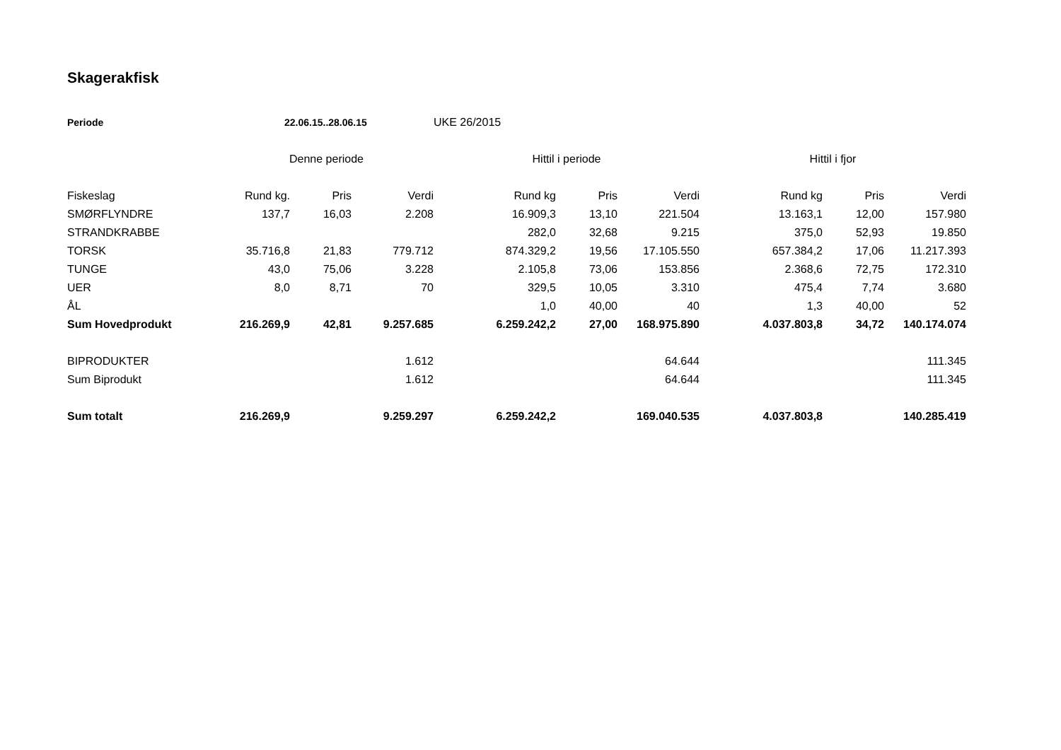Skagerakfisk
| Periode | 22.06.15..28.06.15 | | | UKE 26/2015 | | | | | |
| | Denne periode | | | Hittil i periode | | | Hittil i fjor | | |
| Fiskeslag | Rund kg. | Pris | Verdi | Rund kg | Pris | Verdi | Rund kg | Pris | Verdi |
| SMØRFLYNDRE | 137,7 | 16,03 | 2.208 | 16.909,3 | 13,10 | 221.504 | 13.163,1 | 12,00 | 157.980 |
| STRANDKRABBE | | | | 282,0 | 32,68 | 9.215 | 375,0 | 52,93 | 19.850 |
| TORSK | 35.716,8 | 21,83 | 779.712 | 874.329,2 | 19,56 | 17.105.550 | 657.384,2 | 17,06 | 11.217.393 |
| TUNGE | 43,0 | 75,06 | 3.228 | 2.105,8 | 73,06 | 153.856 | 2.368,6 | 72,75 | 172.310 |
| UER | 8,0 | 8,71 | 70 | 329,5 | 10,05 | 3.310 | 475,4 | 7,74 | 3.680 |
| ÅL | | | | 1,0 | 40,00 | 40 | 1,3 | 40,00 | 52 |
| Sum Hovedprodukt | 216.269,9 | 42,81 | 9.257.685 | 6.259.242,2 | 27,00 | 168.975.890 | 4.037.803,8 | 34,72 | 140.174.074 |
| BIPRODUKTER | | | 1.612 | | | 64.644 | | | 111.345 |
| Sum Biprodukt | | | 1.612 | | | 64.644 | | | 111.345 |
| Sum totalt | 216.269,9 | | 9.259.297 | 6.259.242,2 | | 169.040.535 | 4.037.803,8 | | 140.285.419 |